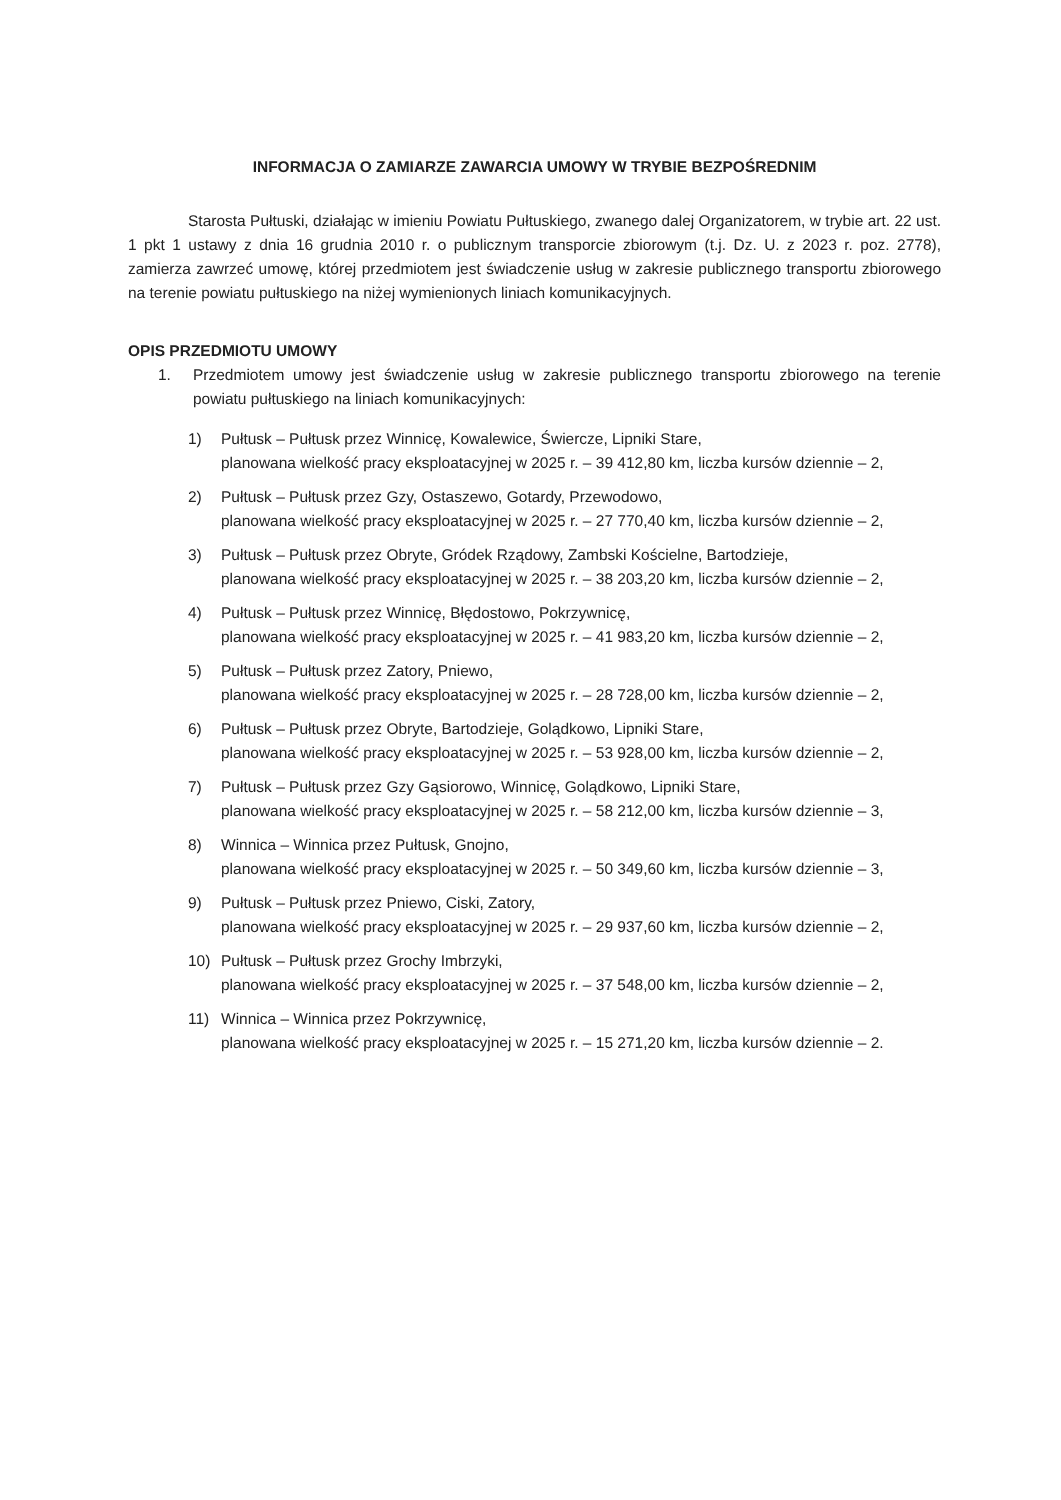INFORMACJA O ZAMIARZE ZAWARCIA UMOWY W TRYBIE BEZPOŚREDNIM
Starosta Pułtuski, działając w imieniu Powiatu Pułtuskiego, zwanego dalej Organizatorem, w trybie art. 22 ust. 1 pkt 1 ustawy z dnia 16 grudnia 2010 r. o publicznym transporcie zbiorowym (t.j. Dz. U. z 2023 r. poz. 2778), zamierza zawrzeć umowę, której przedmiotem jest świadczenie usług w zakresie publicznego transportu zbiorowego na terenie powiatu pułtuskiego na niżej wymienionych liniach komunikacyjnych.
OPIS PRZEDMIOTU UMOWY
1. Przedmiotem umowy jest świadczenie usług w zakresie publicznego transportu zbiorowego na terenie powiatu pułtuskiego na liniach komunikacyjnych:
1) Pułtusk – Pułtusk przez Winnicę, Kowalewice, Świercze, Lipniki Stare,
planowana wielkość pracy eksploatacyjnej w 2025 r. – 39 412,80 km, liczba kursów dziennie – 2,
2) Pułtusk – Pułtusk przez Gzy, Ostaszewo, Gotardy, Przewodowo,
planowana wielkość pracy eksploatacyjnej w 2025 r. – 27 770,40 km, liczba kursów dziennie – 2,
3) Pułtusk – Pułtusk przez Obryte, Gródek Rządowy, Zambski Kościelne, Bartodzieje,
planowana wielkość pracy eksploatacyjnej w 2025 r. – 38 203,20 km, liczba kursów dziennie – 2,
4) Pułtusk – Pułtusk przez Winnicę, Błędostowo, Pokrzywnicę,
planowana wielkość pracy eksploatacyjnej w 2025 r. – 41 983,20 km, liczba kursów dziennie – 2,
5) Pułtusk – Pułtusk przez Zatory, Pniewo,
planowana wielkość pracy eksploatacyjnej w 2025 r. – 28 728,00 km, liczba kursów dziennie – 2,
6) Pułtusk – Pułtusk przez Obryte, Bartodzieje, Golądkowo, Lipniki Stare,
planowana wielkość pracy eksploatacyjnej w 2025 r. – 53 928,00 km, liczba kursów dziennie – 2,
7) Pułtusk – Pułtusk przez Gzy Gąsiorowo, Winnicę, Golądkowo, Lipniki Stare,
planowana wielkość pracy eksploatacyjnej w 2025 r. – 58 212,00 km, liczba kursów dziennie – 3,
8) Winnica – Winnica przez Pułtusk, Gnojno,
planowana wielkość pracy eksploatacyjnej w 2025 r. – 50 349,60 km, liczba kursów dziennie – 3,
9) Pułtusk – Pułtusk przez Pniewo, Ciski, Zatory,
planowana wielkość pracy eksploatacyjnej w 2025 r. – 29 937,60 km, liczba kursów dziennie – 2,
10) Pułtusk – Pułtusk przez Grochy Imbrzyki,
planowana wielkość pracy eksploatacyjnej w 2025 r. – 37 548,00 km, liczba kursów dziennie – 2,
11) Winnica – Winnica przez Pokrzywnicę,
planowana wielkość pracy eksploatacyjnej w 2025 r. – 15 271,20 km, liczba kursów dziennie – 2.